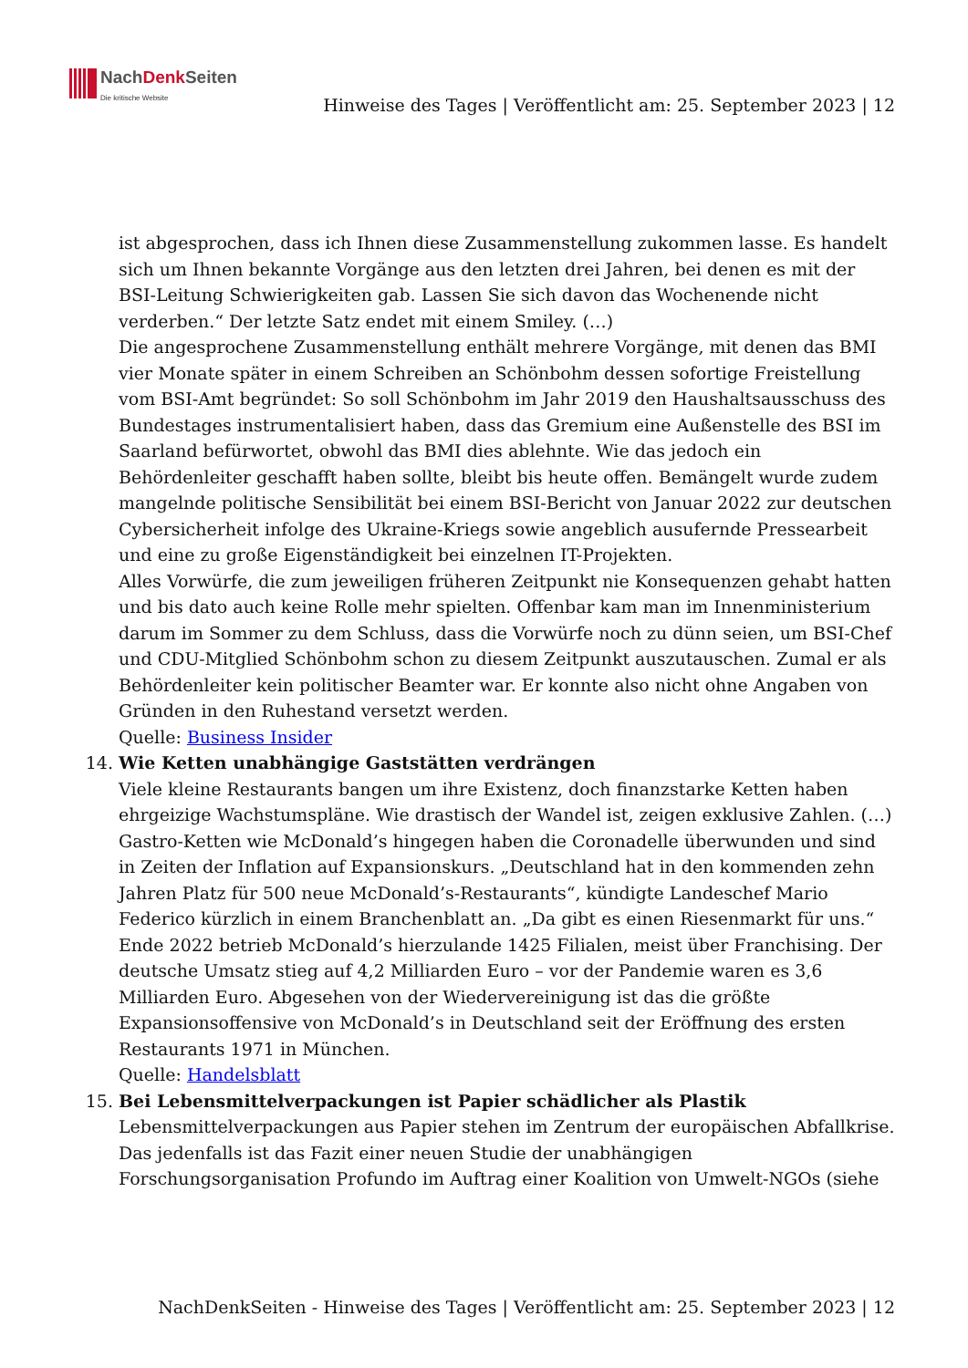NachDenk Seiten
Die kritische Website
Hinweise des Tages | Veröffentlicht am: 25. September 2023 | 12
ist abgesprochen, dass ich Ihnen diese Zusammenstellung zukommen lasse. Es handelt sich um Ihnen bekannte Vorgänge aus den letzten drei Jahren, bei denen es mit der BSI-Leitung Schwierigkeiten gab. Lassen Sie sich davon das Wochenende nicht verderben.“ Der letzte Satz endet mit einem Smiley. (…)
Die angesprochene Zusammenstellung enthält mehrere Vorgänge, mit denen das BMI vier Monate später in einem Schreiben an Schönbohm dessen sofortige Freistellung vom BSI-Amt begründet: So soll Schönbohm im Jahr 2019 den Haushaltsausschuss des Bundestages instrumentalisiert haben, dass das Gremium eine Außenstelle des BSI im Saarland befürwortet, obwohl das BMI dies ablehnte. Wie das jedoch ein Behördenleiter geschafft haben sollte, bleibt bis heute offen. Bemängelt wurde zudem mangelnde politische Sensibilität bei einem BSI-Bericht von Januar 2022 zur deutschen Cybersicherheit infolge des Ukraine-Kriegs sowie angeblich ausufernde Pressearbeit und eine zu große Eigenständigkeit bei einzelnen IT-Projekten.
Alles Vorwürfe, die zum jeweiligen früheren Zeitpunkt nie Konsequenzen gehabt hatten und bis dato auch keine Rolle mehr spielten. Offenbar kam man im Innenministerium darum im Sommer zu dem Schluss, dass die Vorwürfe noch zu dünn seien, um BSI-Chef und CDU-Mitglied Schönbohm schon zu diesem Zeitpunkt auszutauschen. Zumal er als Behördenleiter kein politischer Beamter war. Er konnte also nicht ohne Angaben von Gründen in den Ruhestand versetzt werden.
Quelle: Business Insider
14. Wie Ketten unabhängige Gaststätten verdrängen
Viele kleine Restaurants bangen um ihre Existenz, doch finanzstarke Ketten haben ehrgeizige Wachstumspläne. Wie drastisch der Wandel ist, zeigen exklusive Zahlen. (…)
Gastro-Ketten wie McDonald’s hingegen haben die Coronadelle überwunden und sind in Zeiten der Inflation auf Expansionskurs. „Deutschland hat in den kommenden zehn Jahren Platz für 500 neue McDonald’s-Restaurants“, kündigte Landeschef Mario Federico kürzlich in einem Branchenblatt an. „Da gibt es einen Riesenmarkt für uns.“ Ende 2022 betrieb McDonald’s hierzulande 1425 Filialen, meist über Franchising. Der deutsche Umsatz stieg auf 4,2 Milliarden Euro – vor der Pandemie waren es 3,6 Milliarden Euro. Abgesehen von der Wiedervereinigung ist das die größte Expansionsoffensive von McDonald’s in Deutschland seit der Eröffnung des ersten Restaurants 1971 in München.
Quelle: Handelsblatt
15. Bei Lebensmittelverpackungen ist Papier schädlicher als Plastik
Lebensmittelverpackungen aus Papier stehen im Zentrum der europäischen Abfallkrise. Das jedenfalls ist das Fazit einer neuen Studie der unabhängigen Forschungsorganisation Profundo im Auftrag einer Koalition von Umwelt-NGOs (siehe
NachDenkSeiten - Hinweise des Tages | Veröffentlicht am: 25. September 2023 | 12